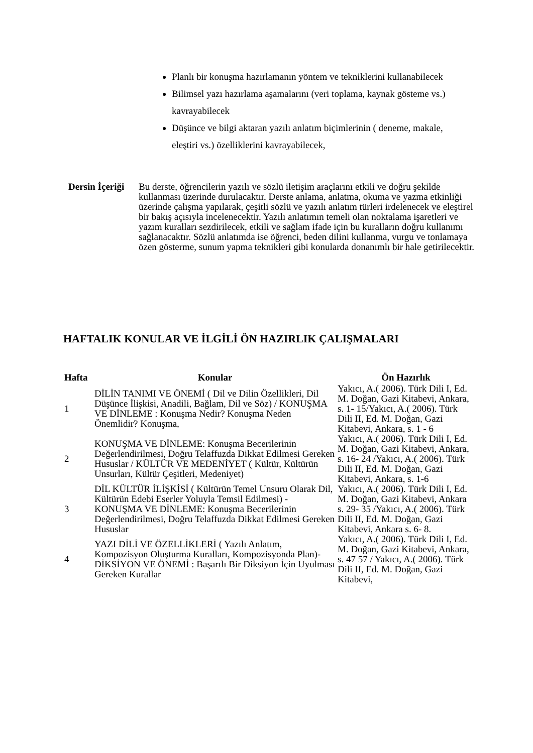Planlı bir konuşma hazırlamanın yöntem ve tekniklerini kullanabilecek
Bilimsel yazı hazırlama aşamalarını (veri toplama, kaynak gösteme vs.) kavrayabilecek
Düşünce ve bilgi aktaran yazılı anlatım biçimlerinin ( deneme, makale, eleştiri vs.) özelliklerini kavrayabilecek,
Dersin İçeriği
Bu derste, öğrencilerin yazılı ve sözlü iletişim araçlarını etkili ve doğru şekilde kullanması üzerinde durulacaktır. Derste anlama, anlatma, okuma ve yazma etkinliği üzerinde çalışma yapılarak, çeşitli sözlü ve yazılı anlatım türleri irdelenecek ve eleştirel bir bakış açısıyla incelenecektir. Yazılı anlatımın temeli olan noktalama işaretleri ve yazım kuralları sezdirilecek, etkili ve sağlam ifade için bu kuralların doğru kullanımı sağlanacaktır. Sözlü anlatımda ise öğrenci, beden dilini kullanma, vurgu ve tonlamaya özen gösterme, sunum yapma teknikleri gibi konularda donanımlı bir hale getirilecektir.
HAFTALIK KONULAR VE İLGİLİ ÖN HAZIRLIK ÇALIŞMALARI
| Hafta | Konular | Ön Hazırlık |
| --- | --- | --- |
| 1 | DİLİN TANIMI VE ÖNEMİ ( Dil ve Dilin Özellikleri, Dil Düşünce İlişkisi, Anadili, Bağlam, Dil ve Söz) / KONUŞMA VE DİNLEME : Konuşma Nedir? Konuşma Neden Önemlidir? Konuşma, | Yakıcı, A.( 2006). Türk Dili I, Ed. M. Doğan, Gazi Kitabevi, Ankara, s. 1- 15/Yakıcı, A.( 2006). Türk Dili II, Ed. M. Doğan, Gazi Kitabevi, Ankara, s. 1 - 6 |
| 2 | KONUŞMA VE DİNLEME: Konuşma Becerilerinin Değerlendirilmesi, Doğru Telaffuzda Dikkat Edilmesi Gereken Hususlar / KÜLTÜR VE MEDENİYET ( Kültür, Kültürün Unsurları, Kültür Çeşitleri, Medeniyet) | Yakıcı, A.( 2006). Türk Dili I, Ed. M. Doğan, Gazi Kitabevi, Ankara, s. 16- 24 /Yakıcı, A.( 2006). Türk Dili II, Ed. M. Doğan, Gazi Kitabevi, Ankara, s. 1-6 |
| 3 | DİL KÜLTÜR İLİŞKİSİ ( Kültürün Temel Unsuru Olarak Dil, Kültürün Edebi Eserler Yoluyla Temsil Edilmesi) - KONUŞMA VE DİNLEME: Konuşma Becerilerinin Değerlendirilmesi, Doğru Telaffuzda Dikkat Edilmesi Gereken Hususlar | Yakıcı, A.( 2006). Türk Dili I, Ed. M. Doğan, Gazi Kitabevi, Ankara s. 29- 35 /Yakıcı, A.( 2006). Türk Dili II, Ed. M. Doğan, Gazi Kitabevi, Ankara s. 6- 8. |
| 4 | YAZI DİLİ VE ÖZELLİKLERİ ( Yazılı Anlatım, Kompozisyon Oluşturma Kuralları, Kompozisyonda Plan)- DİKSİYON VE ÖNEMİ : Başarılı Bir Diksiyon İçin Uyulması Gereken Kurallar | Yakıcı, A.( 2006). Türk Dili I, Ed. M. Doğan, Gazi Kitabevi, Ankara, s. 47 57 / Yakıcı, A.( 2006). Türk Dili II, Ed. M. Doğan, Gazi Kitabevi, |